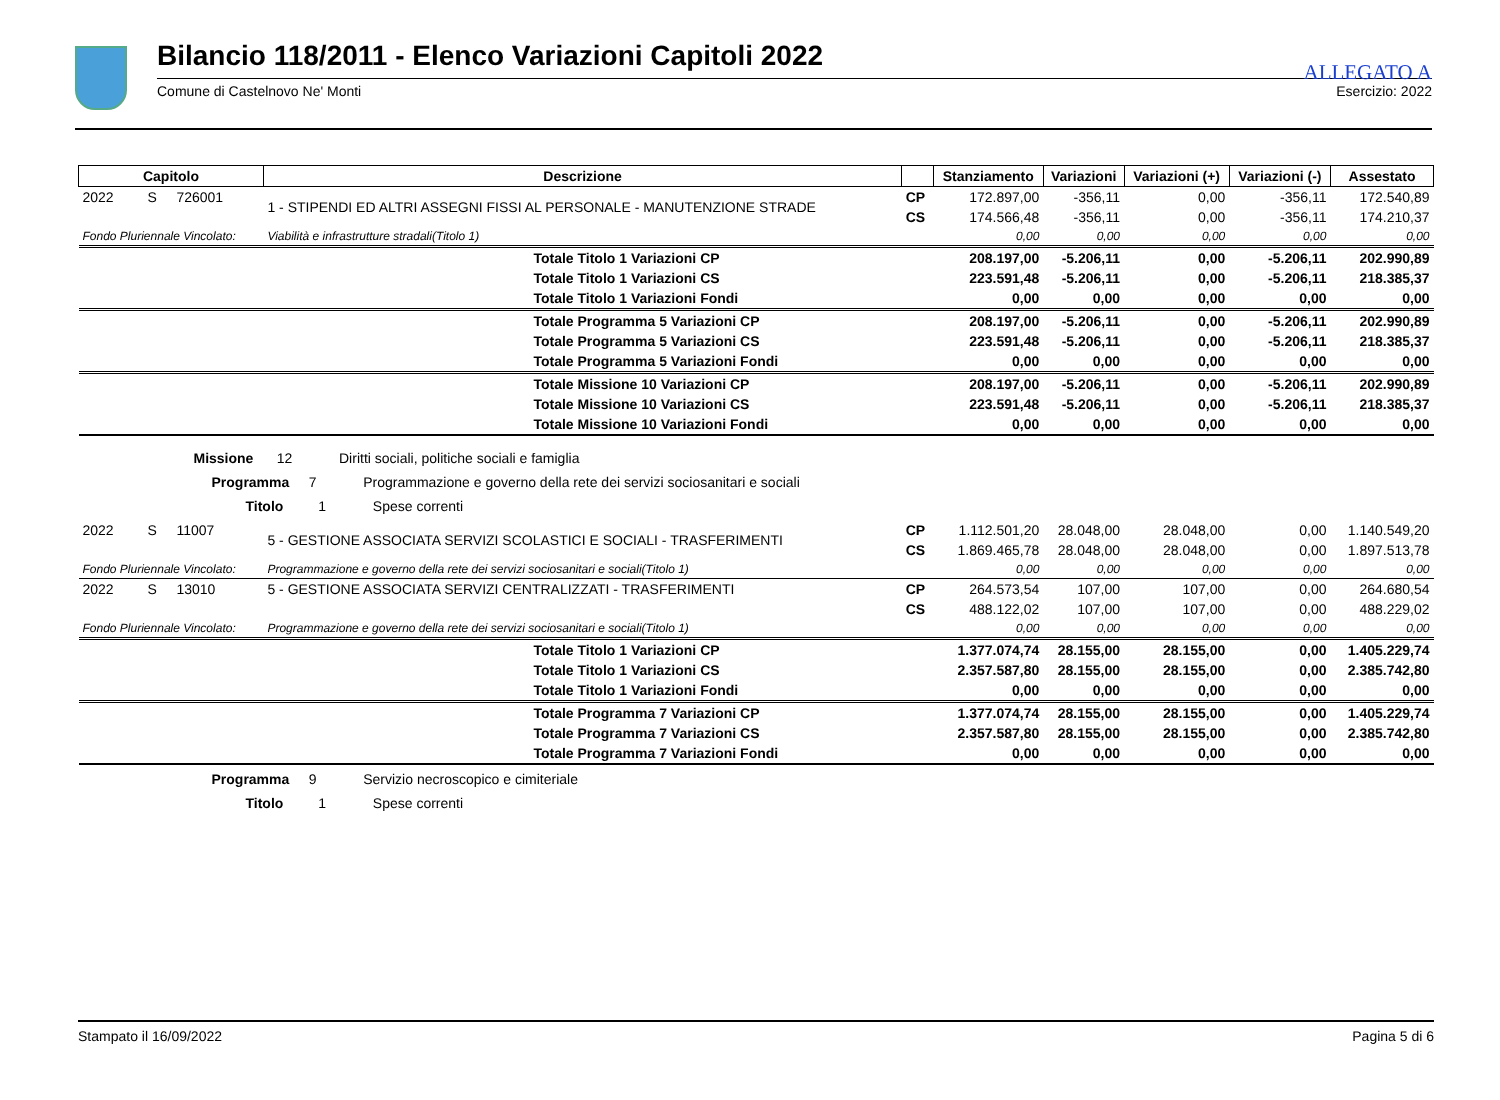ALLEGATO A
Bilancio 118/2011 - Elenco Variazioni Capitoli 2022
Comune di Castelnovo Ne' Monti Esercizio: 2022
| Capitolo | | | Descrizione | | Stanziamento | Variazioni | Variazioni (+) | Variazioni (-) | Assestato |
| --- | --- | --- | --- | --- | --- | --- | --- | --- | --- |
| 2022 | S | 726001 | 1 - STIPENDI ED ALTRI ASSEGNI FISSI AL PERSONALE - MANUTENZIONE STRADE | CP | 172.897,00 | -356,11 | 0,00 | -356,11 | 172.540,89 |
| | | | | CS | 174.566,48 | -356,11 | 0,00 | -356,11 | 174.210,37 |
| Fondo Pluriennale Vincolato: | | | Viabilità e infrastrutture stradali(Titolo 1) | | 0,00 | 0,00 | 0,00 | 0,00 | 0,00 |
| | | | Totale Titolo 1 Variazioni CP | | 208.197,00 | -5.206,11 | 0,00 | -5.206,11 | 202.990,89 |
| | | | Totale Titolo 1 Variazioni CS | | 223.591,48 | -5.206,11 | 0,00 | -5.206,11 | 218.385,37 |
| | | | Totale Titolo 1 Variazioni Fondi | | 0,00 | 0,00 | 0,00 | 0,00 | 0,00 |
| | | | Totale Programma 5 Variazioni CP | | 208.197,00 | -5.206,11 | 0,00 | -5.206,11 | 202.990,89 |
| | | | Totale Programma 5 Variazioni CS | | 223.591,48 | -5.206,11 | 0,00 | -5.206,11 | 218.385,37 |
| | | | Totale Programma 5 Variazioni Fondi | | 0,00 | 0,00 | 0,00 | 0,00 | 0,00 |
| | | | Totale Missione 10 Variazioni CP | | 208.197,00 | -5.206,11 | 0,00 | -5.206,11 | 202.990,89 |
| | | | Totale Missione 10 Variazioni CS | | 223.591,48 | -5.206,11 | 0,00 | -5.206,11 | 218.385,37 |
| | | | Totale Missione 10 Variazioni Fondi | | 0,00 | 0,00 | 0,00 | 0,00 | 0,00 |
| Missione 12 Diritti sociali, politiche sociali e famiglia | | | | | | | | | |
| Programma 7 Programmazione e governo della rete dei servizi sociosanitari e sociali | | | | | | | | | |
| Titolo 1 Spese correnti | | | | | | | | | |
| 2022 | S | 11007 | 5 - GESTIONE ASSOCIATA SERVIZI SCOLASTICI E SOCIALI - TRASFERIMENTI | CP | 1.112.501,20 | 28.048,00 | 28.048,00 | 0,00 | 1.140.549,20 |
| | | | | CS | 1.869.465,78 | 28.048,00 | 28.048,00 | 0,00 | 1.897.513,78 |
| Fondo Pluriennale Vincolato: | | | Programmazione e governo della rete dei servizi sociosanitari e sociali(Titolo 1) | | 0,00 | 0,00 | 0,00 | 0,00 | 0,00 |
| 2022 | S | 13010 | 5 - GESTIONE ASSOCIATA SERVIZI CENTRALIZZATI - TRASFERIMENTI | CP | 264.573,54 | 107,00 | 107,00 | 0,00 | 264.680,54 |
| | | | | CS | 488.122,02 | 107,00 | 107,00 | 0,00 | 488.229,02 |
| Fondo Pluriennale Vincolato: | | | Programmazione e governo della rete dei servizi sociosanitari e sociali(Titolo 1) | | 0,00 | 0,00 | 0,00 | 0,00 | 0,00 |
| | | | Totale Titolo 1 Variazioni CP | | 1.377.074,74 | 28.155,00 | 28.155,00 | 0,00 | 1.405.229,74 |
| | | | Totale Titolo 1 Variazioni CS | | 2.357.587,80 | 28.155,00 | 28.155,00 | 0,00 | 2.385.742,80 |
| | | | Totale Titolo 1 Variazioni Fondi | | 0,00 | 0,00 | 0,00 | 0,00 | 0,00 |
| | | | Totale Programma 7 Variazioni CP | | 1.377.074,74 | 28.155,00 | 28.155,00 | 0,00 | 1.405.229,74 |
| | | | Totale Programma 7 Variazioni CS | | 2.357.587,80 | 28.155,00 | 28.155,00 | 0,00 | 2.385.742,80 |
| | | | Totale Programma 7 Variazioni Fondi | | 0,00 | 0,00 | 0,00 | 0,00 | 0,00 |
| Programma 9 Servizio necroscopico e cimiteriale | | | | | | | | | |
| Titolo 1 Spese correnti | | | | | | | | | |
Stampato il 16/09/2022 Pagina 5 di 6